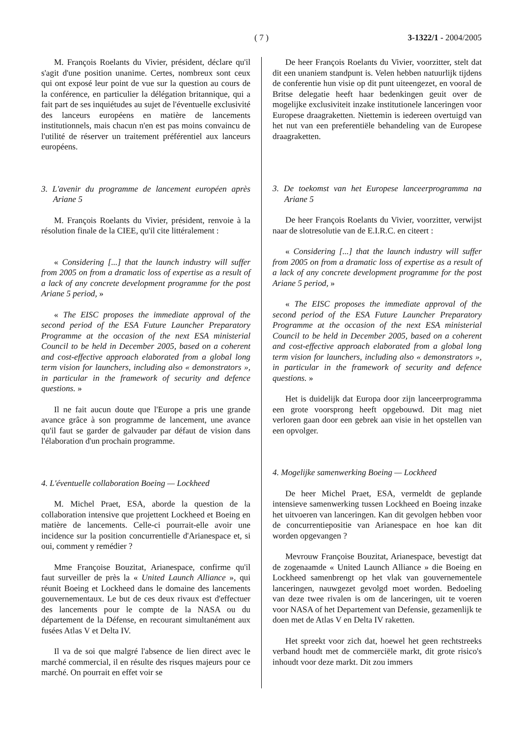( 7 )
3-1322/1 - 2004/2005
M. François Roelants du Vivier, président, déclare qu'il s'agit d'une position unanime. Certes, nombreux sont ceux qui ont exposé leur point de vue sur la question au cours de la conférence, en particulier la délégation britannique, qui a fait part de ses inquiétudes au sujet de l'éventuelle exclusivité des lanceurs européens en matière de lancements institutionnels, mais chacun n'en est pas moins convaincu de l'utilité de réserver un traitement préférentiel aux lanceurs européens.
3. L'avenir du programme de lancement européen après Ariane 5
M. François Roelants du Vivier, président, renvoie à la résolution finale de la CIEE, qu'il cite littéralement :
« Considering [...] that the launch industry will suffer from 2005 on from a dramatic loss of expertise as a result of a lack of any concrete development programme for the post Ariane 5 period, »
« The EISC proposes the immediate approval of the second period of the ESA Future Launcher Preparatory Programme at the occasion of the next ESA ministerial Council to be held in December 2005, based on a coherent and cost-effective approach elaborated from a global long term vision for launchers, including also « demonstrators », in particular in the framework of security and defence questions. »
Il ne fait aucun doute que l'Europe a pris une grande avance grâce à son programme de lancement, une avance qu'il faut se garder de galvauder par défaut de vision dans l'élaboration d'un prochain programme.
4. L'éventuelle collaboration Boeing — Lockheed
M. Michel Praet, ESA, aborde la question de la collaboration intensive que projettent Lockheed et Boeing en matière de lancements. Celle-ci pourrait-elle avoir une incidence sur la position concurrentielle d'Arianespace et, si oui, comment y remédier ?
Mme Françoise Bouzitat, Arianespace, confirme qu'il faut surveiller de près la « United Launch Alliance », qui réunit Boeing et Lockheed dans le domaine des lancements gouvernementaux. Le but de ces deux rivaux est d'effectuer des lancements pour le compte de la NASA ou du département de la Défense, en recourant simultanément aux fusées Atlas V et Delta IV.
Il va de soi que malgré l'absence de lien direct avec le marché commercial, il en résulte des risques majeurs pour ce marché. On pourrait en effet voir se
De heer François Roelants du Vivier, voorzitter, stelt dat dit een unaniem standpunt is. Velen hebben natuurlijk tijdens de conferentie hun visie op dit punt uiteengezet, en vooral de Britse delegatie heeft haar bedenkingen geuit over de mogelijke exclusiviteit inzake institutionele lanceringen voor Europese draagraketten. Niettemin is iedereen overtuigd van het nut van een preferentiële behandeling van de Europese draagraketten.
3. De toekomst van het Europese lanceerprogramma na Ariane 5
De heer François Roelants du Vivier, voorzitter, verwijst naar de slotresolutie van de E.I.R.C. en citeert :
« Considering [...] that the launch industry will suffer from 2005 on from a dramatic loss of expertise as a result of a lack of any concrete development programme for the post Ariane 5 period, »
« The EISC proposes the immediate approval of the second period of the ESA Future Launcher Preparatory Programme at the occasion of the next ESA ministerial Council to be held in December 2005, based on a coherent and cost-effective approach elaborated from a global long term vision for launchers, including also « demonstrators », in particular in the framework of security and defence questions. »
Het is duidelijk dat Europa door zijn lanceerprogramma een grote voorsprong heeft opgebouwd. Dit mag niet verloren gaan door een gebrek aan visie in het opstellen van een opvolger.
4. Mogelijke samenwerking Boeing — Lockheed
De heer Michel Praet, ESA, vermeldt de geplande intensieve samenwerking tussen Lockheed en Boeing inzake het uitvoeren van lanceringen. Kan dit gevolgen hebben voor de concurrentiepositie van Arianespace en hoe kan dit worden opgevangen ?
Mevrouw Françoise Bouzitat, Arianespace, bevestigt dat de zogenaamde « United Launch Alliance » die Boeing en Lockheed samenbrengt op het vlak van gouvernementele lanceringen, nauwgezet gevolgd moet worden. Bedoeling van deze twee rivalen is om de lanceringen, uit te voeren voor NASA of het Departement van Defensie, gezamenlijk te doen met de Atlas V en Delta IV raketten.
Het spreekt voor zich dat, hoewel het geen rechtstreeks verband houdt met de commerciële markt, dit grote risico's inhoudt voor deze markt. Dit zou immers